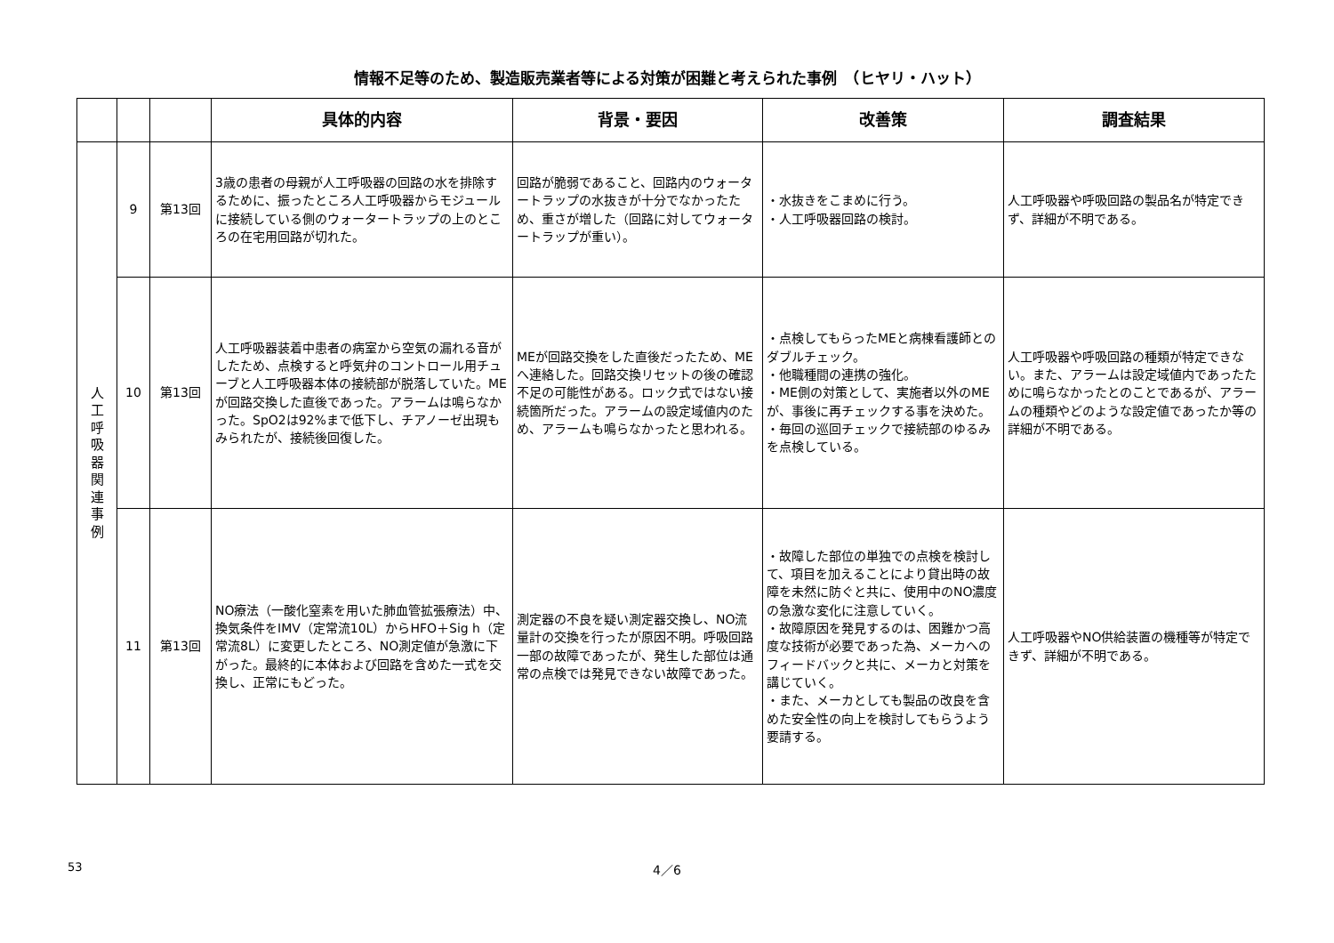情報不足等のため、製造販売業者等による対策が困難と考えられた事例　（ヒヤリ・ハット）
| | | | 具体的内容 | 背景・要因 | 改善策 | 調査結果 |
| --- | --- | --- | --- | --- | --- | --- |
| 人 工 呼 吸 器 関 連 事 例 | 9 | 第13回 | 3歳の患者の母親が人工呼吸器の回路の水を排除するために、振ったところ人工呼吸器からモジュールに接続している側のウォータートラップの上のところの在宅用回路が切れた。 | 回路が脆弱であること、回路内のウォータートラップの水抜きが十分でなかったため、重さが増した（回路に対してウォータートラップが重い）。 | ・水抜きをこまめに行う。 ・人工呼吸器回路の検討。 | 人工呼吸器や呼吸回路の製品名が特定できず、詳細が不明である。 |
| | 10 | 第13回 | 人工呼吸器装着中患者の病室から空気の漏れる音がしたため、点検すると呼気弁のコントロール用チューブと人工呼吸器本体の接続部が脱落していた。MEが回路交換した直後であった。アラームは鳴らなかった。SpO2は92%まで低下し、チアノーゼ出現もみられたが、接続後回復した。 | MEが回路交換をした直後だったため、MEへ連絡した。回路交換リセットの後の確認不足の可能性がある。ロック式ではない接続箇所だった。アラームの設定域値内のため、アラームも鳴らなかったと思われる。 | ・点検してもらったMEと病棟看護師とのダブルチェック。 ・他職種間の連携の強化。 ・ME側の対策として、実施者以外のMEが、事後に再チェックする事を決めた。 ・毎回の巡回チェックで接続部のゆるみを点検している。 | 人工呼吸器や呼吸回路の種類が特定できない。また、アラームは設定域値内であったために鳴らなかったとのことであるが、アラームの種類やどのような設定値であったか等の詳細が不明である。 |
| | 11 | 第13回 | NO療法（一酸化窒素を用いた肺血管拡張療法）中、換気条件をIMV（定常流10L）からHFO＋Sig h（定常流8L）に変更したところ、NO測定値が急激に下がった。最終的に本体および回路を含めた一式を交換し、正常にもどった。 | 測定器の不良を疑い測定器交換し、NO流量計の交換を行ったが原因不明。呼吸回路一部の故障であったが、発生した部位は通常の点検では発見できない故障であった。 | ・故障した部位の単独での点検を検討して、項目を加えることにより貸出時の故障を未然に防ぐと共に、使用中のNO濃度の急激な変化に注意していく。 ・故障原因を発見するのは、困難かつ高度な技術が必要であった為、メーカへのフィードバックと共に、メーカと対策を講じていく。 ・また、メーカとしても製品の改良を含めた安全性の向上を検討してもらうよう要請する。 | 人工呼吸器やNO供給装置の機種等が特定できず、詳細が不明である。 |
53
4／6